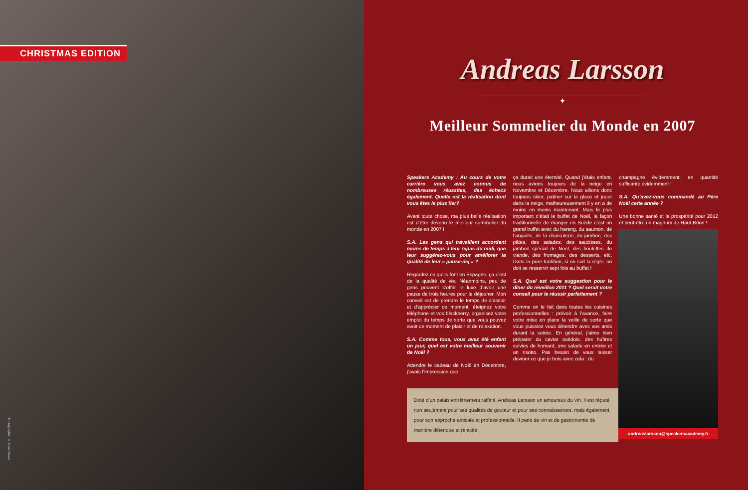CHRISTMAS EDITION
Photographie: © Hans Strand
Andreas Larsson
✦
Meilleur Sommelier du Monde en 2007
Speakers Academy : Au cours de votre carrière vous avez connus de nombreuses réussites, des échecs également. Quelle est la réalisation dont vous êtes le plus fier?
Avant toute chose, ma plus belle réalisation est d’être devenu le meilleur sommelier du monde en 2007 !
S.A. Les gens qui travaillent accordent moins de temps à leur repas du midi, que leur suggérez-vous pour améliorer la qualité de leur « pause-dej » ?
Regardez ce qu’ils font en Espagne, ça c’est de la qualité de vie. Néanmoins, peu de gens peuvent s’offrir le luxe d’avoir une pause de trois heures pour le déjeuner. Mon conseil est de prendre le temps de s’assoir et d’apprécier ce moment, éteignez votre téléphone et vos blackberry, organisez votre emploi du temps de sorte que vous pouvez avoir ce moment de plaisir et de relaxation.
S.A. Comme tous, vous avez été enfant un jour, quel est votre meilleur souvenir de Noël ?
Attendre le cadeau de Noël en Décembre, j’avais l’impression que
ça durait une éternité. Quand j’étais enfant, nous avions toujours de la neige en Novembre et Décembre. Nous allions donc toujours skier, patiner sur la glace et jouer dans la neige, malheureusement il y en a de moins en moins maintenant. Mais le plus important c’était le buffet de Noël, la façon traditionnelle de manger en Suède c’est un grand buffet avec du hareng, du saumon, de l’anguille, de la charcuterie, du jambon, des pâtes, des salades, des saucisses, du jambon spécial de Noël, des boulettes de viande, des fromages, des desserts, etc. Dans la pure tradition, si on suit la règle, on doit se resservir sept fois au buffet !
S.A. Quel est votre suggestion pour le dîner du réveillon 2011 ? Quel serait votre conseil pour le réussir parfaitement ?
Comme on le fait dans toutes les cuisines professionnelles : prévoir à l’avance, faire votre mise en place la veille de sorte que vous puissiez vous détendre avec vos amis durant la soirée. En général, j’aime bien préparer du caviar suédois, des huîtres suivies de homard, une salade en entrée et un risotto. Pas besoin de vous laisser deviner ce que je bois avec cela : du
champagne évidemment, en quantité suffisante évidemment !
S.A. Qu’avez-vous commandé au Père Noël cette année ?
Une bonne santé et la prospérité pour 2012 et peut-être un magnum de Haut-Brion !
Doté d’un palais extrêmement raffiné, Andreas Larsson un amoureux du vin. Il est réputé non seulement pour ses qualités de gouteur et pour ses connaissances, mais également pour son approche amicale et professionnelle. Il parle de vin et de gastronomie de manière détendue et relaxée.
andreaslarsson@speakersacademy.fr